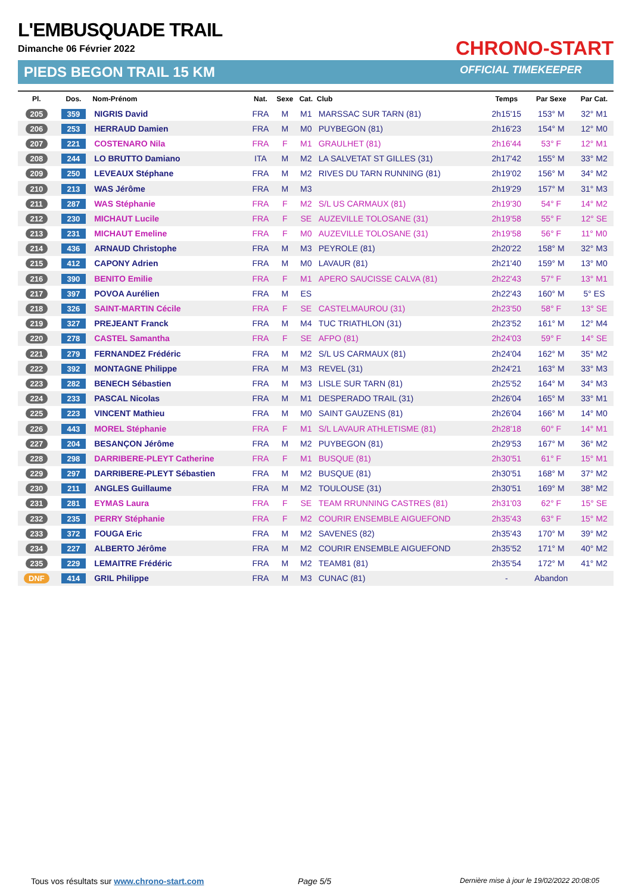L'EMBUSQUADE TRAIL
Dimanche 06 Février 2022
PIEDS BEGON TRAIL 15 KM
CHRONO-START
OFFICIAL TIMEKEEPER
| Pl. | Dos. | Nom-Prénom | Nat. | Sexe | Cat. | Club | Temps | Par Sexe | Par Cat. |
| --- | --- | --- | --- | --- | --- | --- | --- | --- | --- |
| 205 | 359 | NIGRIS David | FRA | M | M1 | MARSSAC SUR TARN (81) | 2h15'15 | 153° M | 32° M1 |
| 206 | 253 | HERRAUD Damien | FRA | M | M0 | PUYBEGON (81) | 2h16'23 | 154° M | 12° M0 |
| 207 | 221 | COSTENARO Nila | FRA | F | M1 | GRAULHET (81) | 2h16'44 | 53° F | 12° M1 |
| 208 | 244 | LO BRUTTO Damiano | ITA | M | M2 | LA SALVETAT ST GILLES (31) | 2h17'42 | 155° M | 33° M2 |
| 209 | 250 | LEVEAUX Stéphane | FRA | M | M2 | RIVES DU TARN RUNNING (81) | 2h19'02 | 156° M | 34° M2 |
| 210 | 213 | WAS Jérôme | FRA | M | M3 | | 2h19'29 | 157° M | 31° M3 |
| 211 | 287 | WAS Stéphanie | FRA | F | M2 | S/L US CARMAUX (81) | 2h19'30 | 54° F | 14° M2 |
| 212 | 230 | MICHAUT Lucile | FRA | F | SE | AUZEVILLE TOLOSANE (31) | 2h19'58 | 55° F | 12° SE |
| 213 | 231 | MICHAUT Emeline | FRA | F | M0 | AUZEVILLE TOLOSANE (31) | 2h19'58 | 56° F | 11° M0 |
| 214 | 436 | ARNAUD Christophe | FRA | M | M3 | PEYROLE (81) | 2h20'22 | 158° M | 32° M3 |
| 215 | 412 | CAPONY Adrien | FRA | M | M0 | LAVAUR (81) | 2h21'40 | 159° M | 13° M0 |
| 216 | 390 | BENITO Emilie | FRA | F | M1 | APERO SAUCISSE CALVA (81) | 2h22'43 | 57° F | 13° M1 |
| 217 | 397 | POVOA Aurélien | FRA | M | ES | | 2h22'43 | 160° M | 5° ES |
| 218 | 326 | SAINT-MARTIN Cécile | FRA | F | SE | CASTELMAUROU (31) | 2h23'50 | 58° F | 13° SE |
| 219 | 327 | PREJEANT Franck | FRA | M | M4 | TUC TRIATHLON (31) | 2h23'52 | 161° M | 12° M4 |
| 220 | 278 | CASTEL Samantha | FRA | F | SE | AFPO (81) | 2h24'03 | 59° F | 14° SE |
| 221 | 279 | FERNANDEZ Frédéric | FRA | M | M2 | S/L US CARMAUX (81) | 2h24'04 | 162° M | 35° M2 |
| 222 | 392 | MONTAGNE Philippe | FRA | M | M3 | REVEL (31) | 2h24'21 | 163° M | 33° M3 |
| 223 | 282 | BENECH Sébastien | FRA | M | M3 | LISLE SUR TARN (81) | 2h25'52 | 164° M | 34° M3 |
| 224 | 233 | PASCAL Nicolas | FRA | M | M1 | DESPERADO TRAIL (31) | 2h26'04 | 165° M | 33° M1 |
| 225 | 223 | VINCENT Mathieu | FRA | M | M0 | SAINT GAUZENS (81) | 2h26'04 | 166° M | 14° M0 |
| 226 | 443 | MOREL Stéphanie | FRA | F | M1 | S/L LAVAUR ATHLETISME (81) | 2h28'18 | 60° F | 14° M1 |
| 227 | 204 | BESANÇON Jérôme | FRA | M | M2 | PUYBEGON (81) | 2h29'53 | 167° M | 36° M2 |
| 228 | 298 | DARRIBERE-PLEYT Catherine | FRA | F | M1 | BUSQUE (81) | 2h30'51 | 61° F | 15° M1 |
| 229 | 297 | DARRIBERE-PLEYT Sébastien | FRA | M | M2 | BUSQUE (81) | 2h30'51 | 168° M | 37° M2 |
| 230 | 211 | ANGLES Guillaume | FRA | M | M2 | TOULOUSE (31) | 2h30'51 | 169° M | 38° M2 |
| 231 | 281 | EYMAS Laura | FRA | F | SE | TEAM RRUNNING CASTRES (81) | 2h31'03 | 62° F | 15° SE |
| 232 | 235 | PERRY Stéphanie | FRA | F | M2 | COURIR ENSEMBLE AIGUEFOND | 2h35'43 | 63° F | 15° M2 |
| 233 | 372 | FOUGA Eric | FRA | M | M2 | SAVENES (82) | 2h35'43 | 170° M | 39° M2 |
| 234 | 227 | ALBERTO Jérôme | FRA | M | M2 | COURIR ENSEMBLE AIGUEFOND | 2h35'52 | 171° M | 40° M2 |
| 235 | 229 | LEMAITRE Frédéric | FRA | M | M2 | TEAM81 (81) | 2h35'54 | 172° M | 41° M2 |
| DNF | 414 | GRIL Philippe | FRA | M | M3 | CUNAC (81) | - | Abandon | |
Tous vos résultats sur www.chrono-start.com
Page 5/5
Dernière mise à jour le 19/02/2022 20:08:05